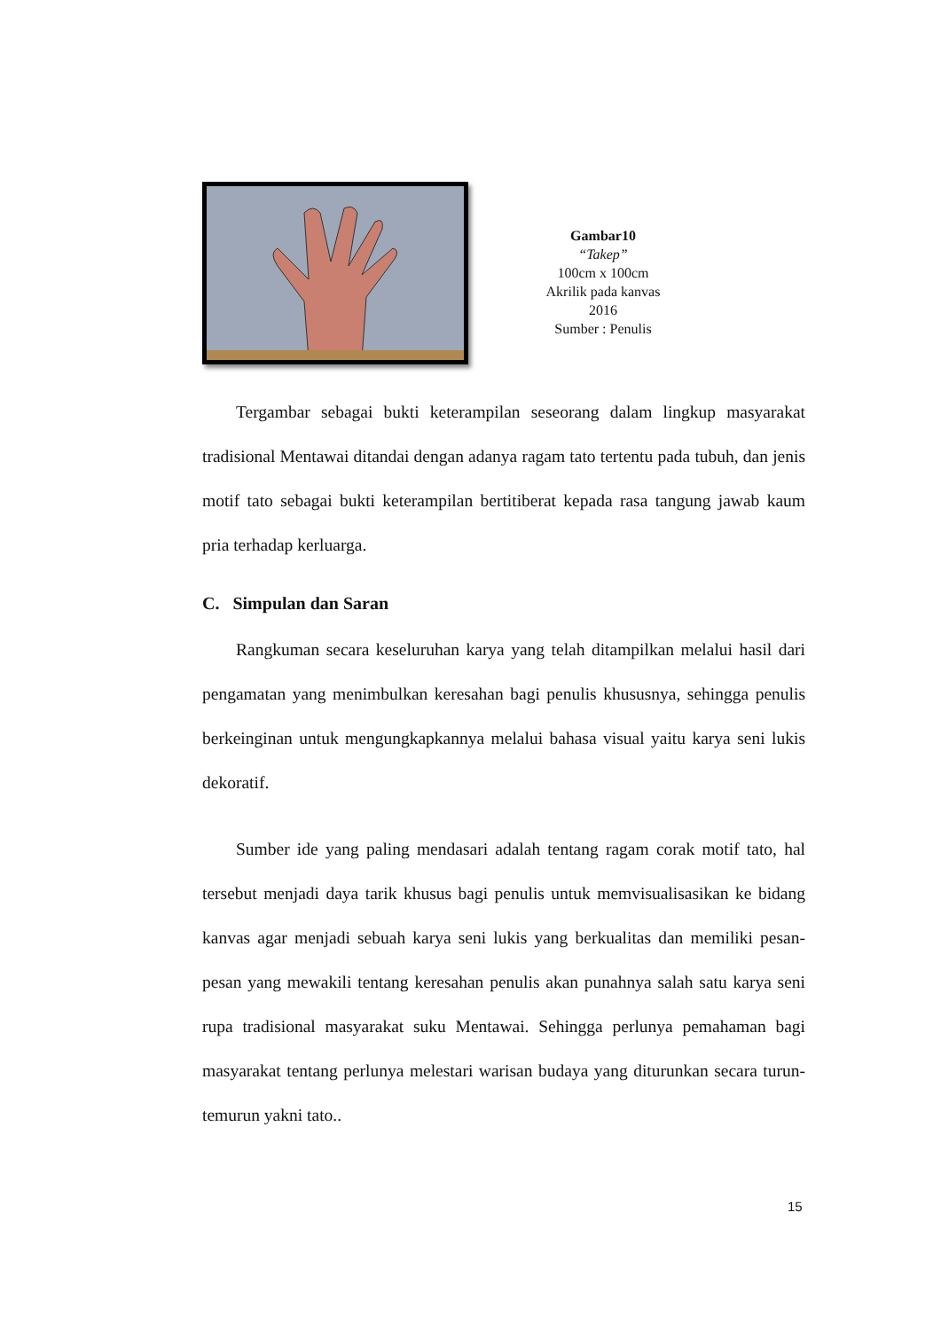Gambar10
“Takep”
100cm x 100cm
Akrilik pada kanvas
2016
Sumber : Penulis
Tergambar sebagai bukti keterampilan seseorang dalam lingkup masyarakat tradisional Mentawai ditandai dengan adanya ragam tato tertentu pada tubuh, dan jenis motif tato sebagai bukti keterampilan bertitiberat kepada rasa tangung jawab kaum pria terhadap kerluarga.
C. Simpulan dan Saran
Rangkuman secara keseluruhan karya yang telah ditampilkan melalui hasil dari pengamatan yang menimbulkan keresahan bagi penulis khususnya, sehingga penulis berkeinginan untuk mengungkapkannya melalui bahasa visual yaitu karya seni lukis dekoratif.
Sumber ide yang paling mendasari adalah tentang ragam corak motif tato, hal tersebut menjadi daya tarik khusus bagi penulis untuk memvisualisasikan ke bidang kanvas agar menjadi sebuah karya seni lukis yang berkualitas dan memiliki pesan-pesan yang mewakili tentang keresahan penulis akan punahnya salah satu karya seni rupa tradisional masyarakat suku Mentawai. Sehingga perlunya pemahaman bagi masyarakat tentang perlunya melestari warisan budaya yang diturunkan secara turun-temurun yakni tato..
15